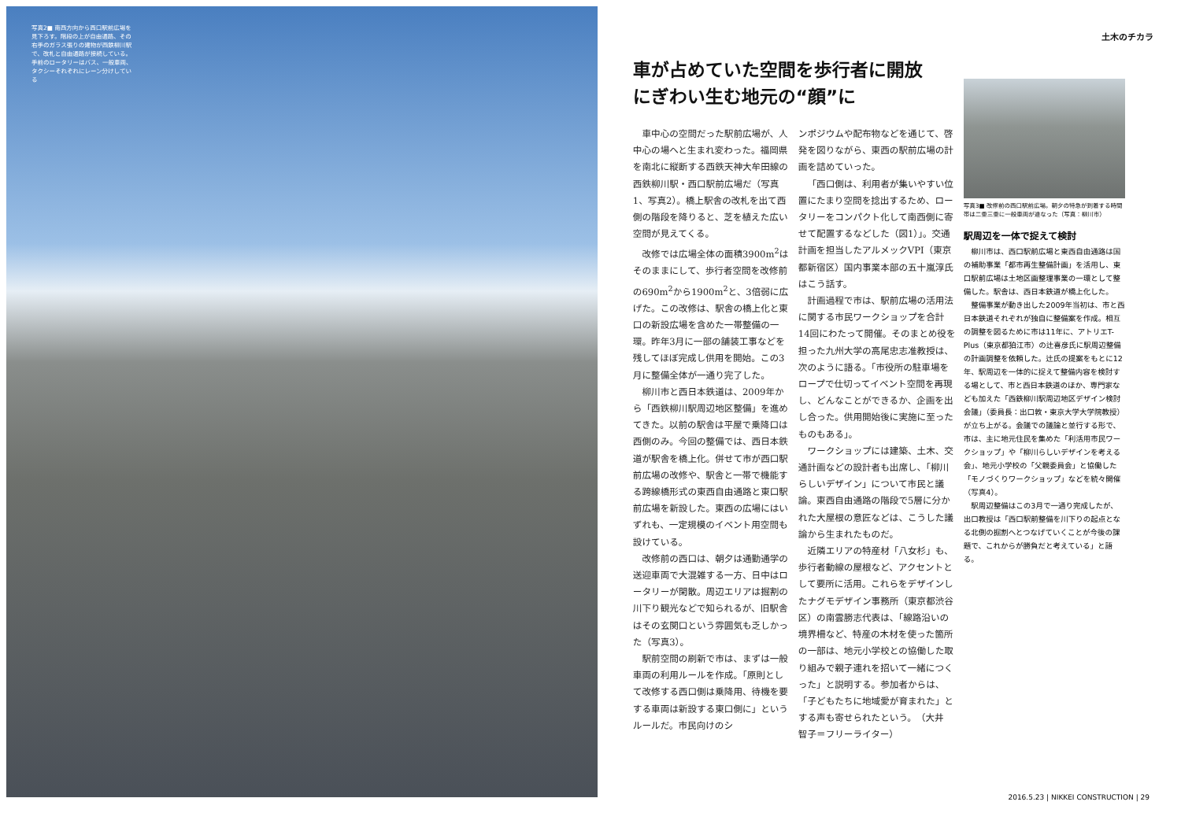写真2■ 南西方向から西口駅前広場を見下ろす。階段の上が自由通路、その右手のガラス張りの建物が西鉄柳川駅で、改札と自由通路が接続している。手前のロータリーはバス、一般車両、タクシーそれぞれにレーン分けしている
土木のチカラ
車が占めていた空間を歩行者に開放
にぎわい生む地元の“顔”に
車中心の空間だった駅前広場が、人中心の場へと生まれ変わった。福岡県を南北に縦断する西鉄天神大牟田線の西鉄柳川駅・西口駅前広場だ（写真1、写真2）。橋上駅舎の改札を出て西側の階段を降りると、芝を植えた広い空間が見えてくる。
改修では広場全体の面積3900m<sup>2</sup>はそのままにして、歩行者空間を改修前の690m<sup>2</sup>から1900m<sup>2</sup>と、3倍弱に広げた。この改修は、駅舎の橋上化と東口の新設広場を含めた一帯整備の一環。昨年3月に一部の舗装工事などを残してほぼ完成し供用を開始。この3月に整備全体が一通り完了した。
柳川市と西日本鉄道は、2009年から「西鉄柳川駅周辺地区整備」を進めてきた。以前の駅舎は平屋で乗降口は西側のみ。今回の整備では、西日本鉄道が駅舎を橋上化。併せて市が西口駅前広場の改修や、駅舎と一帯で機能する跨線橋形式の東西自由通路と東口駅前広場を新設した。東西の広場にはいずれも、一定規模のイベント用空間も設けている。
改修前の西口は、朝夕は通勤通学の送迎車両で大混雑する一方、日中はロータリーが閑散。周辺エリアは掘割の川下り観光などで知られるが、旧駅舎はその玄関口という雰囲気も乏しかった（写真3）。
駅前空間の刷新で市は、まずは一般車両の利用ルールを作成。「原則として改修する西口側は乗降用、待機を要する車両は新設する東口側に」というルールだ。市民向けのシ
ンポジウムや配布物などを通じて、啓発を図りながら、東西の駅前広場の計画を詰めていった。
「西口側は、利用者が集いやすい位置にたまり空間を捻出するため、ロータリーをコンパクト化して南西側に寄せて配置するなどした（図1）」。交通計画を担当したアルメックVPI（東京都新宿区）国内事業本部の五十嵐淳氏はこう話す。
計画過程で市は、駅前広場の活用法に関する市民ワークショップを合計14回にわたって開催。そのまとめ役を担った九州大学の高尾忠志准教授は、次のように語る。「市役所の駐車場をロープで仕切ってイベント空間を再現し、どんなことができるか、企画を出し合った。供用開始後に実施に至ったものもある」。
ワークショップには建築、土木、交通計画などの設計者も出席し、「柳川らしいデザイン」について市民と議論。東西自由通路の階段で5層に分かれた大屋根の意匠などは、こうした議論から生まれたものだ。
近隣エリアの特産材「八女杉」も、歩行者動線の屋根など、アクセントとして要所に活用。これらをデザインしたナグモデザイン事務所（東京都渋谷区）の南雲勝志代表は、「線路沿いの境界柵など、特産の木材を使った箇所の一部は、地元小学校との協働した取り組みで親子連れを招いて一緒につくった」と説明する。参加者からは、「子どもたちに地域愛が育まれた」とする声も寄せられたという。　（大井 智子＝フリーライター）
写真3■ 改修前の西口駅前広場。朝夕の特急が到着する時間帯は二重三重に一般車両が連なった（写真：柳川市）
駅周辺を一体で捉えて検討
柳川市は、西口駅前広場と東西自由通路は国の補助事業「都市再生整備計画」を活用し、東口駅前広場は土地区画整理事業の一環として整備した。駅舎は、西日本鉄道が橋上化した。
整備事業が動き出した2009年当初は、市と西日本鉄道それぞれが独自に整備案を作成。相互の調整を図るために市は11年に、アトリエT-Plus（東京都狛江市）の辻喜彦氏に駅周辺整備の計画調整を依頼した。辻氏の提案をもとに12年、駅周辺を一体的に捉えて整備内容を検討する場として、市と西日本鉄道のほか、専門家なども加えた「西鉄柳川駅周辺地区デザイン検討会議」（委員長：出口敦・東京大学大学院教授）が立ち上がる。会議での議論と並行する形で、市は、主に地元住民を集めた「利活用市民ワークショップ」や「柳川らしいデザインを考える会」、地元小学校の「父親委員会」と協働した「モノづくりワークショップ」などを続々開催（写真4）。
駅周辺整備はこの3月で一通り完成したが、出口教授は「西口駅前整備を川下りの起点となる北側の掘割へとつなげていくことが今後の課題で、これからが勝負だと考えている」と語る。
2016.5.23 | NIKKEI CONSTRUCTION | 29